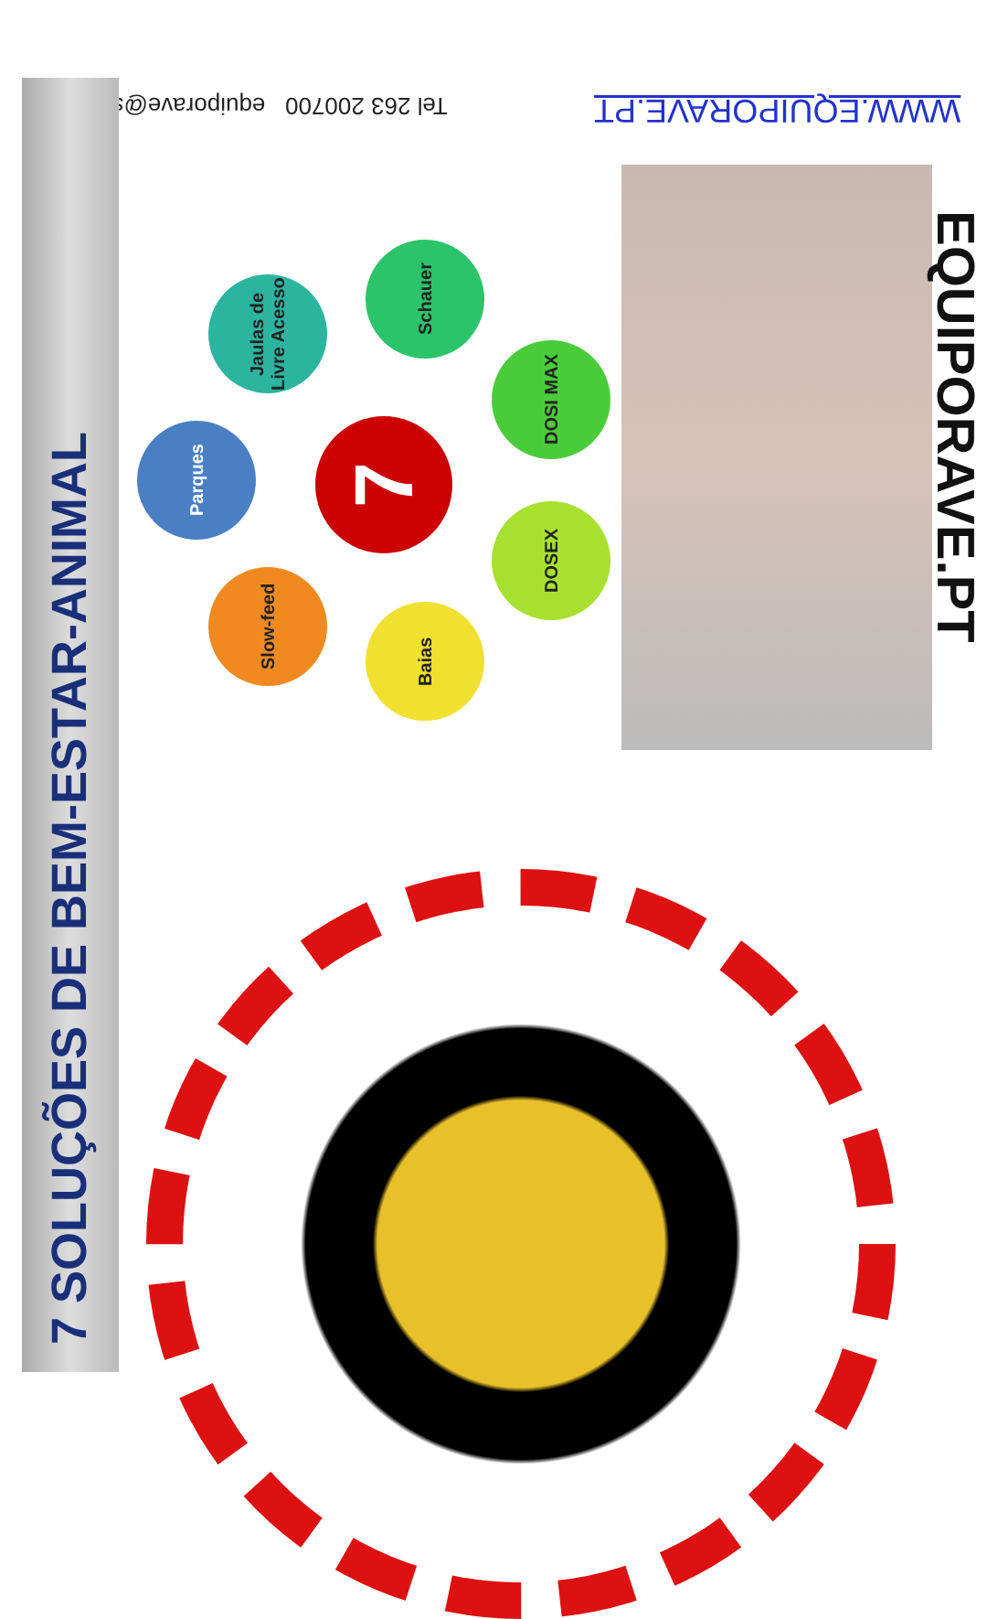WWW.EQUIPORAVE.PT
Tel 263 200700 equiporave@sapo.pt
7 SOLUÇÕES DE BEM-ESTAR-ANIMAL
7
Parques
Jaulas de Livre Acesso
Schauer
DOSI MAX
DOSEX
Baias
Slow-feed
EQUIPORAVE.PT